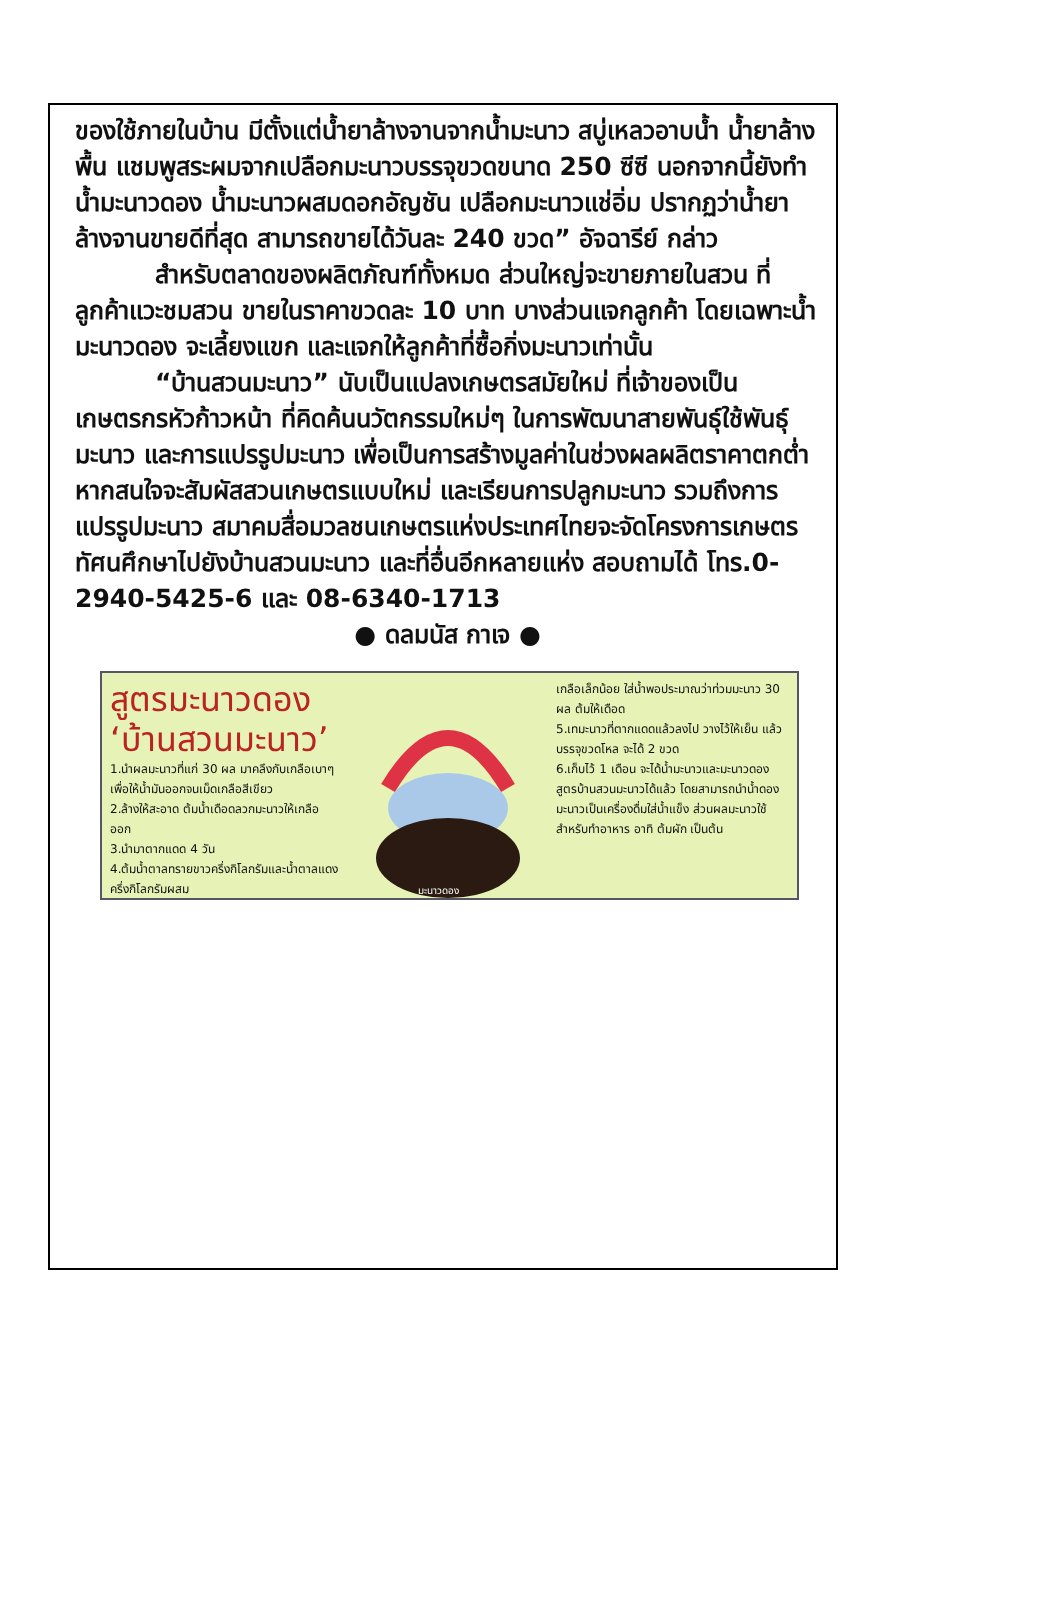ของใช้ภายในบ้าน มีตั้งแต่น้ำยาล้างจานจากน้ำมะนาว สบู่เหลวอาบน้ำ น้ำยาล้างพื้น แชมพูสระผมจากเปลือกมะนาวบรรจุขวดขนาด 250 ซีซี นอกจากนี้ยังทำน้ำมะนาวดอง น้ำมะนาวผสมดอกอัญชัน เปลือกมะนาวแช่อิ่ม ปรากฏว่าน้ำยาล้างจานขายดีที่สุด สามารถขายได้วันละ 240 ขวด” อัจฉารีย์ กล่าว
สำหรับตลาดของผลิตภัณฑ์ทั้งหมด ส่วนใหญ่จะขายภายในสวน ที่ลูกค้าแวะชมสวน ขายในราคาขวดละ 10 บาท บางส่วนแจกลูกค้า โดยเฉพาะน้ำมะนาวดอง จะเลี้ยงแขก และแจกให้ลูกค้าที่ซื้อกิ่งมะนาวเท่านั้น
“บ้านสวนมะนาว” นับเป็นแปลงเกษตรสมัยใหม่ ที่เจ้าของเป็นเกษตรกรหัวก้าวหน้า ที่คิดค้นนวัตกรรมใหม่ๆ ในการพัฒนาสายพันธุ์ใช้พันธุ์มะนาว และการแปรรูปมะนาว เพื่อเป็นการสร้างมูลค่าในช่วงผลผลิตราคาตกต่ำ หากสนใจจะสัมผัสสวนเกษตรแบบใหม่ และเรียนการปลูกมะนาว รวมถึงการแปรรูปมะนาว สมาคมสื่อมวลชนเกษตรแห่งประเทศไทยจะจัดโครงการเกษตรทัศนศึกษาไปยังบ้านสวนมะนาว และที่อื่นอีกหลายแห่ง สอบถามได้ โทร.0-2940-5425-6 และ 08-6340-1713
● ดลมนัส กาเจ ●
สูตรมะนาวดอง ‘บ้านสวนมะนาว’
1.นำผลมะนาวที่แก่ 30 ผล มาคลึงกับเกลือเบาๆ เพื่อให้น้ำมันออกจนเม็ดเกลือสีเขียว
2.ล้างให้สะอาด ต้มน้ำเดือดลวกมะนาวให้เกลือออก
3.นำมาตากแดด 4 วัน
4.ต้มน้ำตาลทรายขาวครึ่งกิโลกรัมและน้ำตาลแดงครึ่งกิโลกรัมผสม
มะนาวดอง
เกลือเล็กน้อย ใส่น้ำพอประมาณว่าท่วมมะนาว 30 ผล ต้มให้เดือด
5.เทมะนาวที่ตากแดดแล้วลงไป วางไว้ให้เย็น แล้วบรรจุขวดโหล จะได้ 2 ขวด
6.เก็บไว้ 1 เดือน จะได้น้ำมะนาวและมะนาวดองสูตรบ้านสวนมะนาวได้แล้ว โดยสามารถนำน้ำดองมะนาวเป็นเครื่องดื่มใส่น้ำแข็ง ส่วนผลมะนาวใช้สำหรับทำอาหาร อาทิ ต้มผัก เป็นต้น